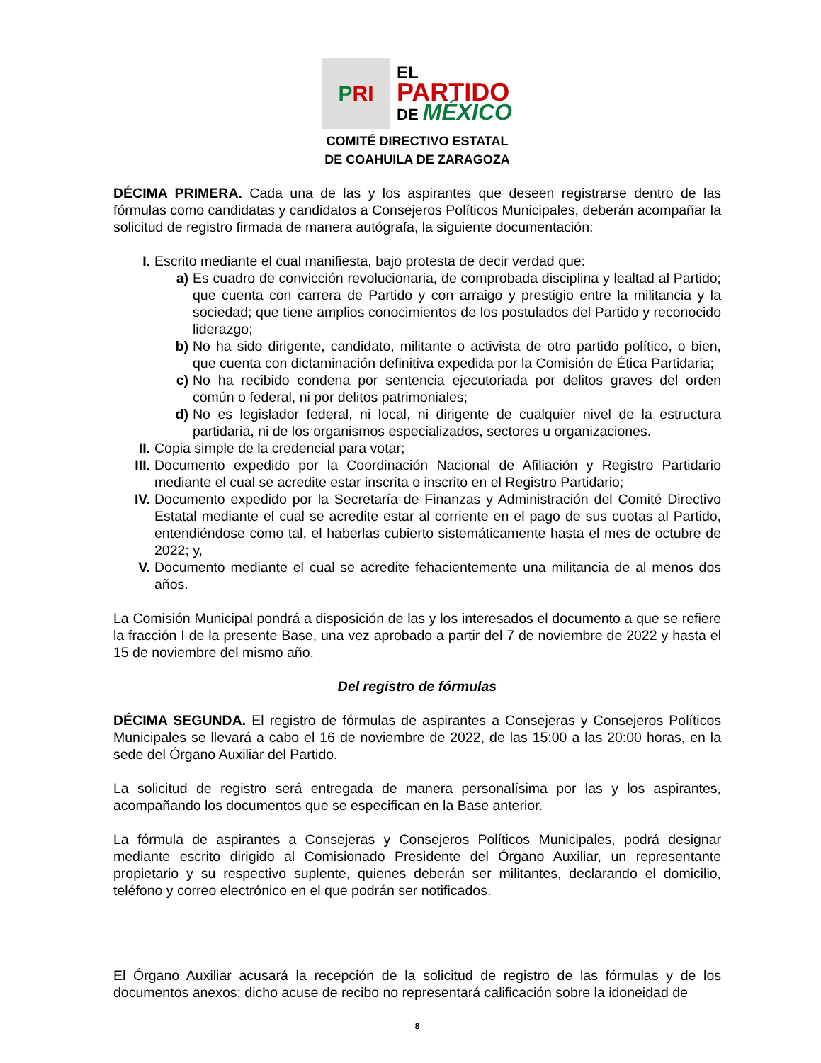P RI
EL
PARTIDO
DE MÉXICO
COMITÉ DIRECTIVO ESTATAL
DE COAHUILA DE ZARAGOZA
DÉCIMA PRIMERA. Cada una de las y los aspirantes que deseen registrarse dentro de las fórmulas como candidatas y candidatos a Consejeros Políticos Municipales, deberán acompañar la solicitud de registro firmada de manera autógrafa, la siguiente documentación:
I. Escrito mediante el cual manifiesta, bajo protesta de decir verdad que:
a) Es cuadro de convicción revolucionaria, de comprobada disciplina y lealtad al Partido; que cuenta con carrera de Partido y con arraigo y prestigio entre la militancia y la sociedad; que tiene amplios conocimientos de los postulados del Partido y reconocido liderazgo;
b) No ha sido dirigente, candidato, militante o activista de otro partido político, o bien, que cuenta con dictaminación definitiva expedida por la Comisión de Ética Partidaria;
c) No ha recibido condena por sentencia ejecutoriada por delitos graves del orden común o federal, ni por delitos patrimoniales;
d) No es legislador federal, ni local, ni dirigente de cualquier nivel de la estructura partidaria, ni de los organismos especializados, sectores u organizaciones.
II. Copia simple de la credencial para votar;
III. Documento expedido por la Coordinación Nacional de Afiliación y Registro Partidario mediante el cual se acredite estar inscrita o inscrito en el Registro Partidario;
IV. Documento expedido por la Secretaría de Finanzas y Administración del Comité Directivo Estatal mediante el cual se acredite estar al corriente en el pago de sus cuotas al Partido, entendiéndose como tal, el haberlas cubierto sistemáticamente hasta el mes de octubre de 2022; y,
V. Documento mediante el cual se acredite fehacientemente una militancia de al menos dos años.
La Comisión Municipal pondrá a disposición de las y los interesados el documento a que se refiere la fracción I de la presente Base, una vez aprobado a partir del 7 de noviembre de 2022 y hasta el 15 de noviembre del mismo año.
Del registro de fórmulas
DÉCIMA SEGUNDA. El registro de fórmulas de aspirantes a Consejeras y Consejeros Políticos Municipales se llevará a cabo el 16 de noviembre de 2022, de las 15:00 a las 20:00 horas, en la sede del Órgano Auxiliar del Partido.
La solicitud de registro será entregada de manera personalísima por las y los aspirantes, acompañando los documentos que se especifican en la Base anterior.
La fórmula de aspirantes a Consejeras y Consejeros Políticos Municipales, podrá designar mediante escrito dirigido al Comisionado Presidente del Órgano Auxiliar, un representante propietario y su respectivo suplente, quienes deberán ser militantes, declarando el domicilio, teléfono y correo electrónico en el que podrán ser notificados.
El Órgano Auxiliar acusará la recepción de la solicitud de registro de las fórmulas y de los documentos anexos; dicho acuse de recibo no representará calificación sobre la idoneidad de
8